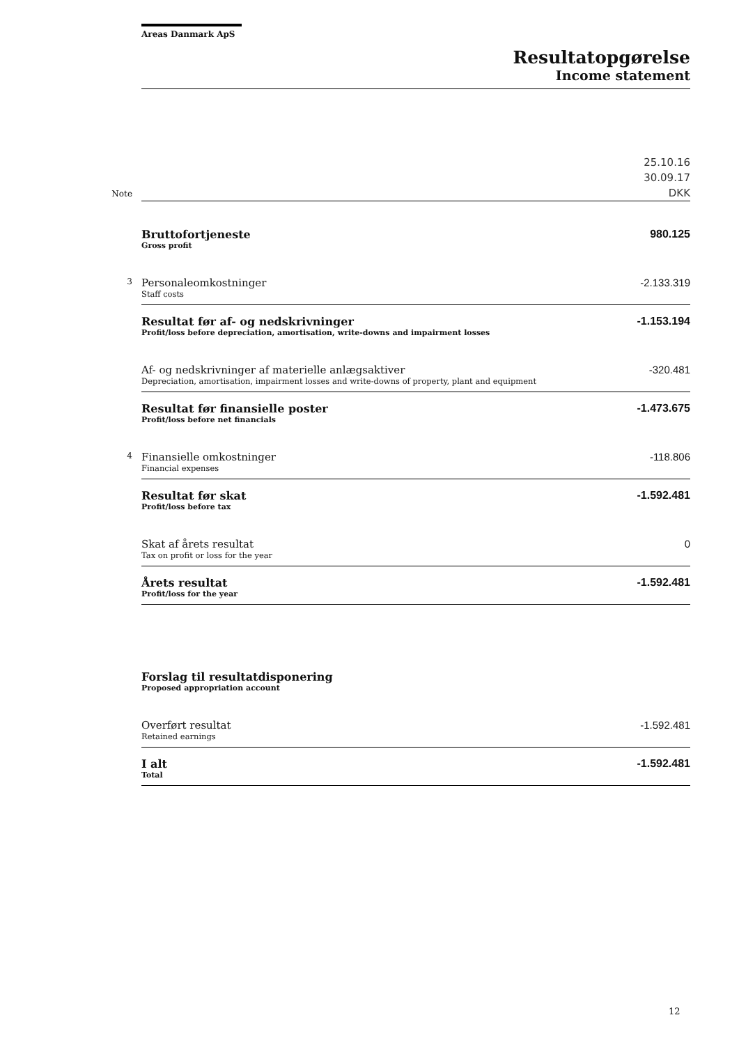Areas Danmark ApS
Resultatopgørelse
Income statement
| Note | | 25.10.16 30.09.17 DKK |
| | Bruttofortjeneste Gross profit | 980.125 |
| 3 | Personaleomkostninger Staff costs | -2.133.319 |
| | Resultat før af- og nedskrivninger Profit/loss before depreciation, amortisation, write-downs and impairment losses | -1.153.194 |
| | Af- og nedskrivninger af materielle anlægsaktiver Depreciation, amortisation, impairment losses and write-downs of property, plant and equipment | -320.481 |
| | Resultat før finansielle poster Profit/loss before net financials | -1.473.675 |
| 4 | Finansielle omkostninger Financial expenses | -118.806 |
| | Resultat før skat Profit/loss before tax | -1.592.481 |
| | Skat af årets resultat Tax on profit or loss for the year | 0 |
| | Årets resultat Profit/loss for the year | -1.592.481 |
| | Forslag til resultatdisponering Proposed appropriation account | |
| | Overført resultat Retained earnings | -1.592.481 |
| | I alt Total | -1.592.481 |
12